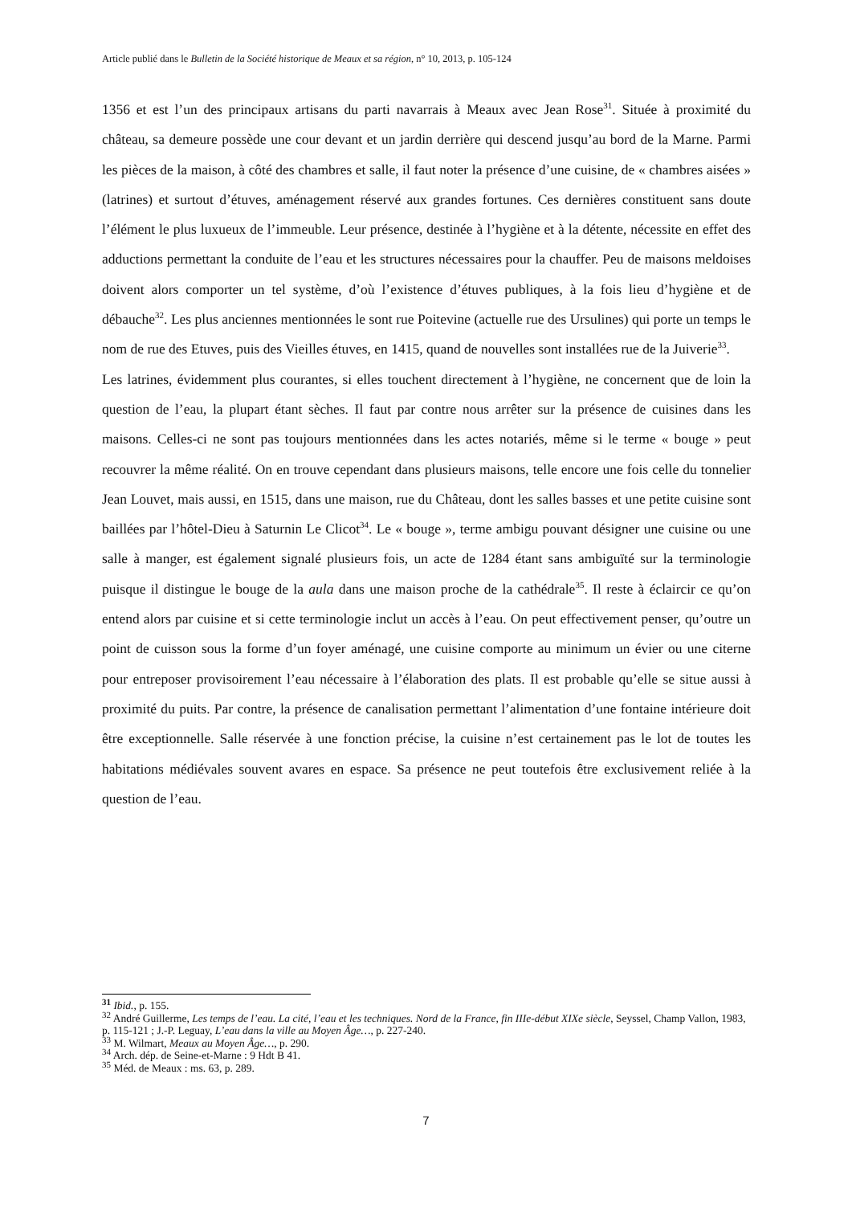Article publié dans le Bulletin de la Société historique de Meaux et sa région, n° 10, 2013, p. 105-124
1356 et est l’un des principaux artisans du parti navarrais à Meaux avec Jean Rose<sup>31</sup>. Située à proximité du château, sa demeure possède une cour devant et un jardin derrière qui descend jusqu’au bord de la Marne. Parmi les pièces de la maison, à côté des chambres et salle, il faut noter la présence d’une cuisine, de « chambres aisées » (latrines) et surtout d’étuves, aménagement réservé aux grandes fortunes. Ces dernières constituent sans doute l’élément le plus luxueux de l’immeuble. Leur présence, destinée à l’hygiène et à la détente, nécessite en effet des adductions permettant la conduite de l’eau et les structures nécessaires pour la chauffer. Peu de maisons meldoises doivent alors comporter un tel système, d’où l’existence d’étuves publiques, à la fois lieu d’hygiène et de débauche<sup>32</sup>. Les plus anciennes mentionnées le sont rue Poitevine (actuelle rue des Ursulines) qui porte un temps le nom de rue des Etuves, puis des Vieilles étuves, en 1415, quand de nouvelles sont installées rue de la Juiverie<sup>33</sup>.
Les latrines, évidemment plus courantes, si elles touchent directement à l’hygiène, ne concernent que de loin la question de l’eau, la plupart étant sèches. Il faut par contre nous arrêter sur la présence de cuisines dans les maisons. Celles-ci ne sont pas toujours mentionnées dans les actes notariés, même si le terme « bouge » peut recouvrer la même réalité. On en trouve cependant dans plusieurs maisons, telle encore une fois celle du tonnelier Jean Louvet, mais aussi, en 1515, dans une maison, rue du Château, dont les salles basses et une petite cuisine sont baillées par l’hôtel-Dieu à Saturnin Le Clicot<sup>34</sup>. Le « bouge », terme ambigu pouvant désigner une cuisine ou une salle à manger, est également signalé plusieurs fois, un acte de 1284 étant sans ambiguïté sur la terminologie puisque il distingue le bouge de la aula dans une maison proche de la cathédrale<sup>35</sup>. Il reste à éclaircir ce qu’on entend alors par cuisine et si cette terminologie inclut un accès à l’eau. On peut effectivement penser, qu’outre un point de cuisson sous la forme d’un foyer aménagé, une cuisine comporte au minimum un évier ou une citerne pour entreposer provisoirement l’eau nécessaire à l’élaboration des plats. Il est probable qu’elle se situe aussi à proximité du puits. Par contre, la présence de canalisation permettant l’alimentation d’une fontaine intérieure doit être exceptionnelle. Salle réservée à une fonction précise, la cuisine n’est certainement pas le lot de toutes les habitations médiévales souvent avares en espace. Sa présence ne peut toutefois être exclusivement reliée à la question de l’eau.
<sup>31</sup> Ibid., p. 155.
<sup>32</sup> André Guillerme, Les temps de l’eau. La cité, l’eau et les techniques. Nord de la France, fin IIIe-début XIXe siècle, Seyssel, Champ Vallon, 1983, p. 115-121 ; J.-P. Leguay, L’eau dans la ville au Moyen Âge…, p. 227-240.
<sup>33</sup> M. Wilmart, Meaux au Moyen Âge…, p. 290.
<sup>34</sup> Arch. dép. de Seine-et-Marne : 9 Hdt B 41.
<sup>35</sup> Méd. de Meaux : ms. 63, p. 289.
7